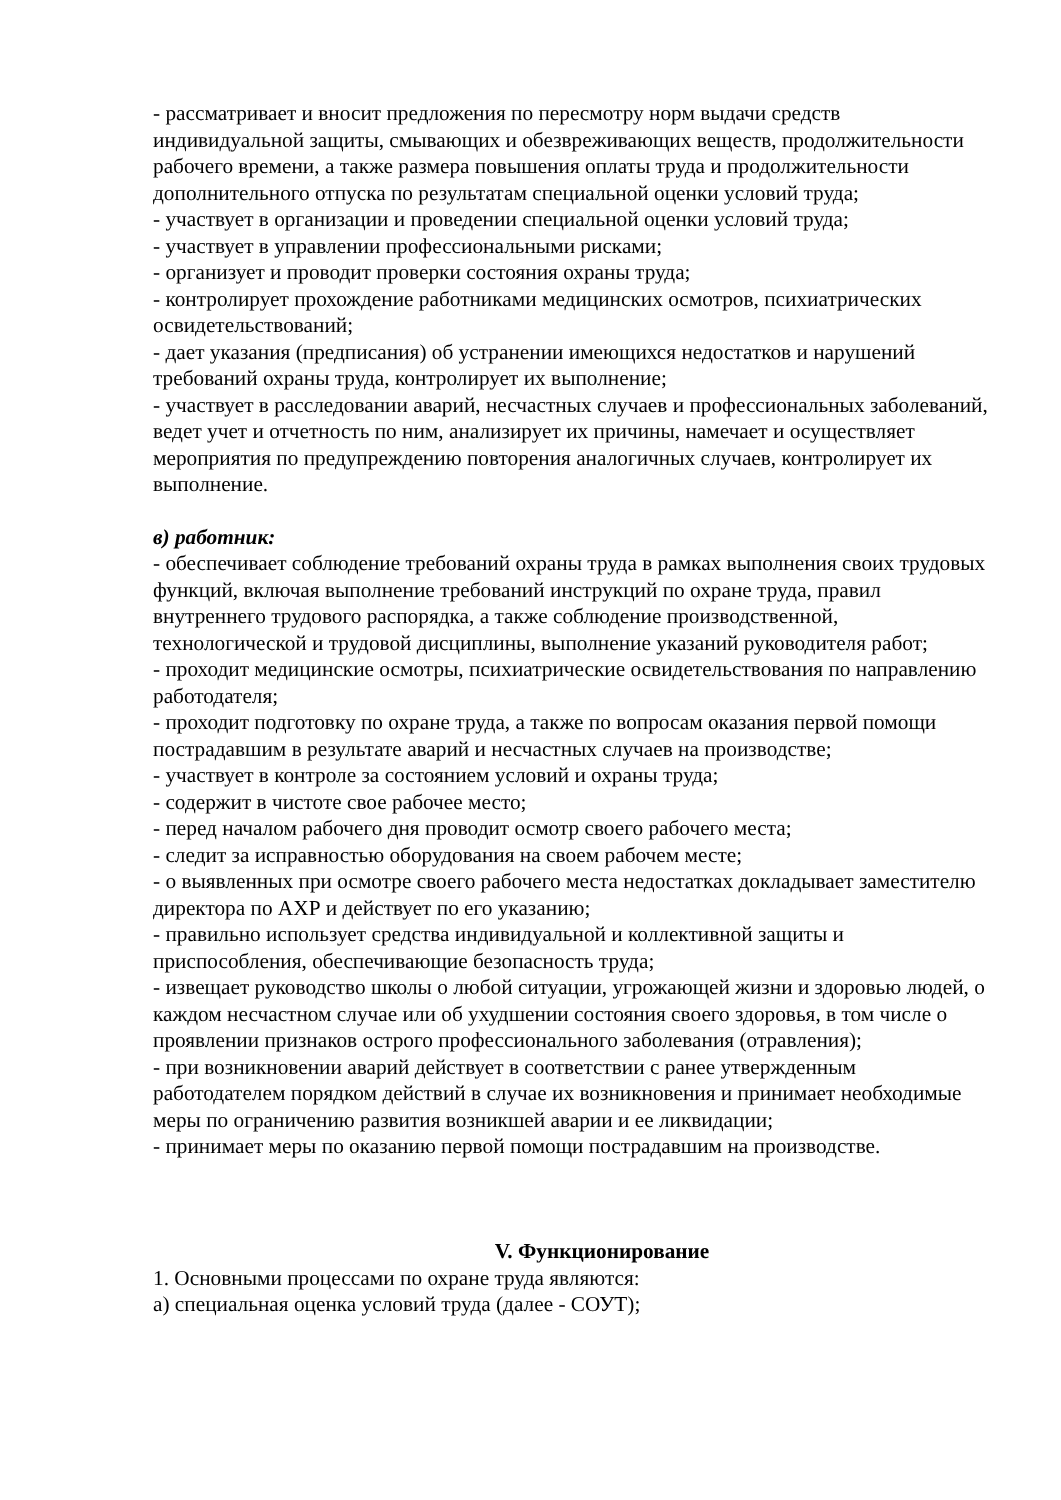- рассматривает и вносит предложения по пересмотру норм выдачи средств индивидуальной защиты, смывающих и обезвреживающих веществ, продолжительности рабочего времени, а также размера повышения оплаты труда и продолжительности дополнительного отпуска по результатам специальной оценки условий труда;
- участвует в организации и проведении специальной оценки условий труда;
- участвует в управлении профессиональными рисками;
- организует и проводит проверки состояния охраны труда;
- контролирует прохождение работниками медицинских осмотров, психиатрических освидетельствований;
- дает указания (предписания) об устранении имеющихся недостатков и нарушений требований охраны труда, контролирует их выполнение;
- участвует в расследовании аварий, несчастных случаев и профессиональных заболеваний, ведет учет и отчетность по ним, анализирует их причины, намечает и осуществляет мероприятия по предупреждению повторения аналогичных случаев, контролирует их выполнение.
в) работник:
- обеспечивает соблюдение требований охраны труда в рамках выполнения своих трудовых функций, включая выполнение требований инструкций по охране труда, правил внутреннего трудового распорядка, а также соблюдение производственной, технологической и трудовой дисциплины, выполнение указаний руководителя работ;
- проходит медицинские осмотры, психиатрические освидетельствования по направлению работодателя;
- проходит подготовку по охране труда, а также по вопросам оказания первой помощи пострадавшим в результате аварий и несчастных случаев на производстве;
- участвует в контроле за состоянием условий и охраны труда;
- содержит в чистоте свое рабочее место;
- перед началом рабочего дня проводит осмотр своего рабочего места;
- следит за исправностью оборудования на своем рабочем месте;
- о выявленных при осмотре своего рабочего места недостатках докладывает заместителю директора по АХР и действует по его указанию;
- правильно использует средства индивидуальной и коллективной защиты и приспособления, обеспечивающие безопасность труда;
- извещает руководство школы о любой ситуации, угрожающей жизни и здоровью людей, о каждом несчастном случае или об ухудшении состояния своего здоровья, в том числе о проявлении признаков острого профессионального заболевания (отравления);
- при возникновении аварий действует в соответствии с ранее утвержденным работодателем порядком действий в случае их возникновения и принимает необходимые меры по ограничению развития возникшей аварии и ее ликвидации;
- принимает меры по оказанию первой помощи пострадавшим на производстве.
V. Функционирование
1. Основными процессами по охране труда являются:
а) специальная оценка условий труда (далее - СОУТ);